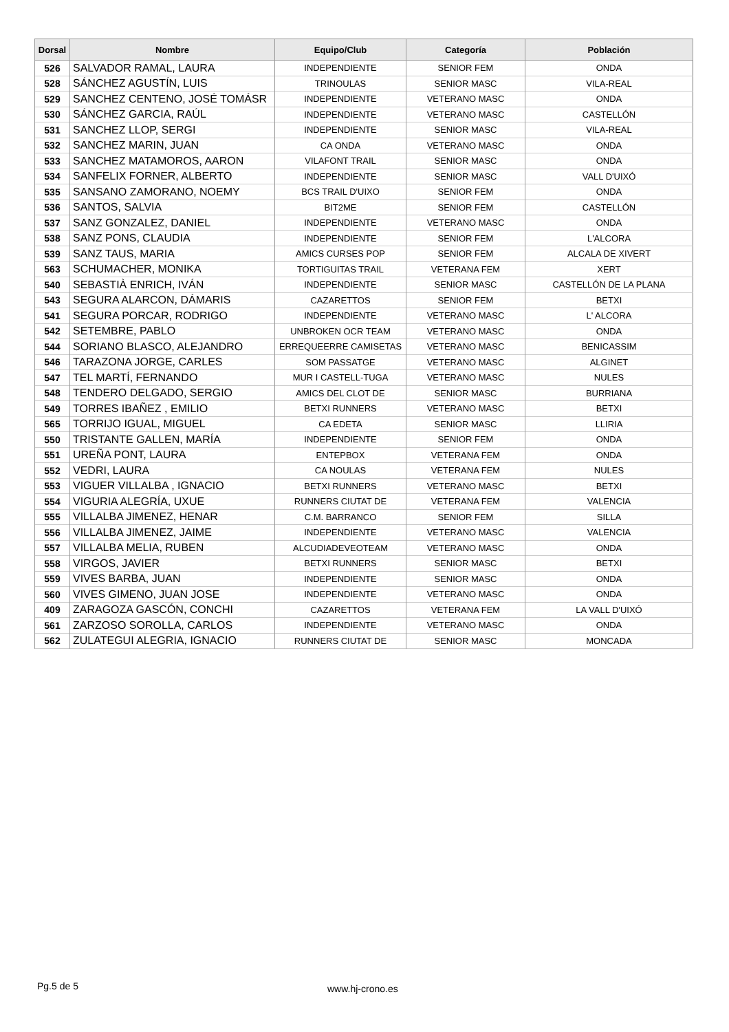| Dorsal | Nombre | Equipo/Club | Categoría | Población |
| --- | --- | --- | --- | --- |
| 526 | SALVADOR RAMAL, LAURA | INDEPENDIENTE | SENIOR FEM | ONDA |
| 528 | SÁNCHEZ AGUSTÍN, LUIS | TRINOULAS | SENIOR MASC | VILA-REAL |
| 529 | SANCHEZ CENTENO, JOSÉ TOMÁSR | INDEPENDIENTE | VETERANO MASC | ONDA |
| 530 | SÁNCHEZ GARCIA, RAÚL | INDEPENDIENTE | VETERANO MASC | CASTELLÓN |
| 531 | SANCHEZ LLOP, SERGI | INDEPENDIENTE | SENIOR MASC | VILA-REAL |
| 532 | SANCHEZ MARIN, JUAN | CA ONDA | VETERANO MASC | ONDA |
| 533 | SANCHEZ MATAMOROS, AARON | VILAFONT TRAIL | SENIOR MASC | ONDA |
| 534 | SANFELIX FORNER, ALBERTO | INDEPENDIENTE | SENIOR MASC | VALL D'UIXÓ |
| 535 | SANSANO ZAMORANO, NOEMY | BCS TRAIL D'UIXO | SENIOR FEM | ONDA |
| 536 | SANTOS, SALVIA | BIT2ME | SENIOR FEM | CASTELLÓN |
| 537 | SANZ GONZALEZ, DANIEL | INDEPENDIENTE | VETERANO MASC | ONDA |
| 538 | SANZ PONS, CLAUDIA | INDEPENDIENTE | SENIOR FEM | L'ALCORA |
| 539 | SANZ TAUS, MARIA | AMICS CURSES POP | SENIOR FEM | ALCALA DE XIVERT |
| 563 | SCHUMACHER, MONIKA | TORTIGUITAS TRAIL | VETERANA FEM | XERT |
| 540 | SEBASTIÀ ENRICH, IVÁN | INDEPENDIENTE | SENIOR MASC | CASTELLÓN DE LA PLANA |
| 543 | SEGURA ALARCON, DÁMARIS | CAZARETTOS | SENIOR FEM | BETXI |
| 541 | SEGURA PORCAR, RODRIGO | INDEPENDIENTE | VETERANO MASC | L' ALCORA |
| 542 | SETEMBRE, PABLO | UNBROKEN OCR TEAM | VETERANO MASC | ONDA |
| 544 | SORIANO BLASCO, ALEJANDRO | ERREQUEERRE CAMISETAS | VETERANO MASC | BENICASSIM |
| 546 | TARAZONA JORGE, CARLES | SOM PASSATGE | VETERANO MASC | ALGINET |
| 547 | TEL MARTÍ, FERNANDO | MUR I CASTELL-TUGA | VETERANO MASC | NULES |
| 548 | TENDERO DELGADO, SERGIO | AMICS DEL CLOT DE | SENIOR MASC | BURRIANA |
| 549 | TORRES IBAÑEZ , EMILIO | BETXI RUNNERS | VETERANO MASC | BETXI |
| 565 | TORRIJO IGUAL, MIGUEL | CA EDETA | SENIOR MASC | LLIRIA |
| 550 | TRISTANTE GALLEN, MARÍA | INDEPENDIENTE | SENIOR FEM | ONDA |
| 551 | UREÑA PONT, LAURA | ENTEPBOX | VETERANA FEM | ONDA |
| 552 | VEDRI, LAURA | CA NOULAS | VETERANA FEM | NULES |
| 553 | VIGUER VILLALBA , IGNACIO | BETXI RUNNERS | VETERANO MASC | BETXI |
| 554 | VIGURIA ALEGRÍA, UXUE | RUNNERS CIUTAT DE | VETERANA FEM | VALENCIA |
| 555 | VILLALBA JIMENEZ, HENAR | C.M. BARRANCO | SENIOR FEM | SILLA |
| 556 | VILLALBA JIMENEZ, JAIME | INDEPENDIENTE | VETERANO MASC | VALENCIA |
| 557 | VILLALBA MELIA, RUBEN | ALCUDIADEVEOTEAM | VETERANO MASC | ONDA |
| 558 | VIRGOS, JAVIER | BETXI RUNNERS | SENIOR MASC | BETXI |
| 559 | VIVES BARBA, JUAN | INDEPENDIENTE | SENIOR MASC | ONDA |
| 560 | VIVES GIMENO, JUAN JOSE | INDEPENDIENTE | VETERANO MASC | ONDA |
| 409 | ZARAGOZA GASCÓN, CONCHI | CAZARETTOS | VETERANA FEM | LA VALL D'UIXÓ |
| 561 | ZARZOSO SOROLLA, CARLOS | INDEPENDIENTE | VETERANO MASC | ONDA |
| 562 | ZULATEGUI ALEGRIA, IGNACIO | RUNNERS CIUTAT DE | SENIOR MASC | MONCADA |
Pg.5 de 5 www.hj-crono.es